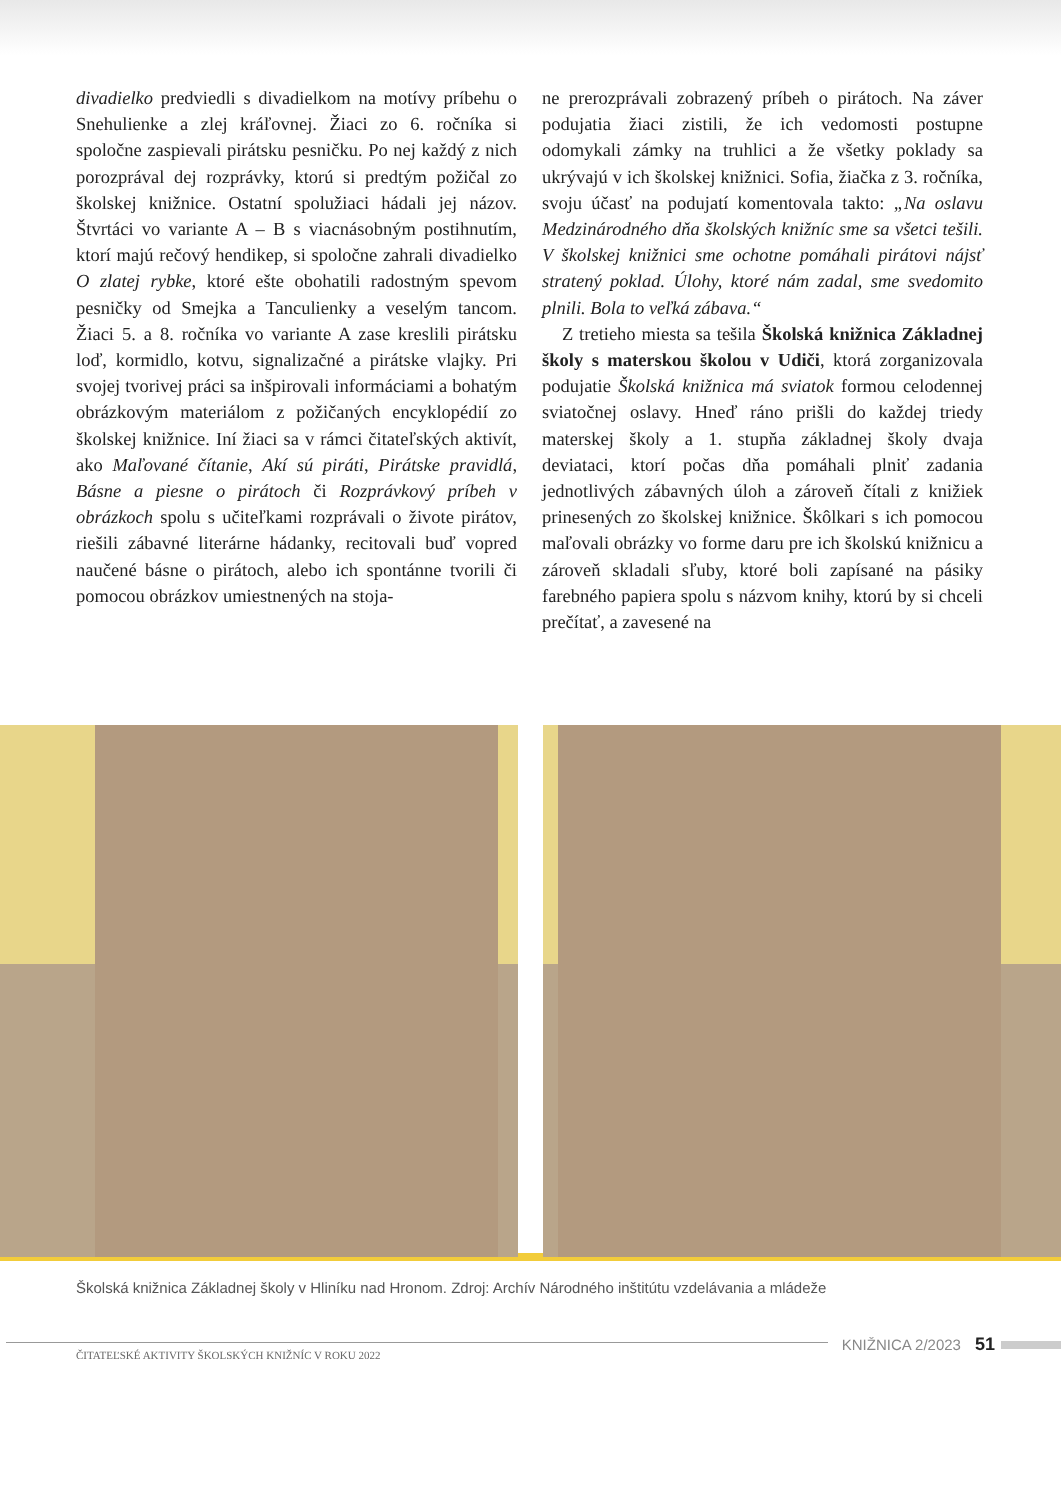divadielko predviedli s divadielkom na motívy príbehu o Snehulienke a zlej kráľovnej. Žiaci zo 6. ročníka si spoločne zaspievali pirátsku pesničku. Po nej každý z nich porozprával dej rozprávky, ktorú si predtým požičal zo školskej knižnice. Ostatní spolužiaci hádali jej názov. Štvrtáci vo variante A – B s viacnásobným postihnutím, ktorí majú rečový hendikep, si spoločne zahrali divadielko O zlatej rybke, ktoré ešte obohatili radostným spevom pesničky od Smejka a Tanculienky a veselým tancom. Žiaci 5. a 8. ročníka vo variante A zase kreslili pirátsku loď, kormidlo, kotvu, signalizačné a pirátske vlajky. Pri svojej tvorivej práci sa inšpirovali informáciami a bohatým obrázkovým materiálom z požičaných encyklopédií zo školskej knižnice. Iní žiaci sa v rámci čitateľských aktivít, ako Maľované čítanie, Akí sú piráti, Pirátske pravidlá, Básne a piesne o pirátoch či Rozprávkový príbeh v obrázkoch spolu s učiteľkami rozprávali o živote pirátov, riešili zábavné literárne hádanky, recitovali buď vopred naučené básne o pirátoch, alebo ich spontánne tvorili či pomocou obrázkov umiestnených na stoja-
ne prerozprávali zobrazený príbeh o pirátoch. Na záver podujatia žiaci zistili, že ich vedomosti postupne odomykali zámky na truhlici a že všetky poklady sa ukrývajú v ich školskej knižnici. Sofia, žiačka z 3. ročníka, svoju účasť na podujatí komentovala takto: „Na oslavu Medzinárodného dňa školských knižníc sme sa všetci tešili. V školskej knižnici sme ochotne pomáhali pirátovi nájsť stratený poklad. Úlohy, ktoré nám zadal, sme svedomito plnili. Bola to veľká zábava.“
Z tretieho miesta sa tešila Školská knižnica Základnej školy s materskou školou v Udiči, ktorá zorganizovala podujatie Školská knižnica má sviatok formou celodennej sviatočnej oslavy. Hneď ráno prišli do každej triedy materskej školy a 1. stupňa základnej školy dvaja deviataci, ktorí počas dňa pomáhali plniť zadania jednotlivých zábavných úloh a zároveň čítali z knižiek prinesených zo školskej knižnice. Škôlkari s ich pomocou maľovali obrázky vo forme daru pre ich školskú knižnicu a zároveň skladali sľuby, ktoré boli zapísané na pásiky farebného papiera spolu s názvom knihy, ktorú by si chceli prečítať, a zavesené na
Školská knižnica Základnej školy v Hliníku nad Hronom. Zdroj: Archív Národného inštitútu vzdelávania a mládeže
ČITATEĽSKÉ AKTIVITY ŠKOLSKÝCH KNIŽNÍC V ROKU 2022
KNIŽNICA 2/2023
51